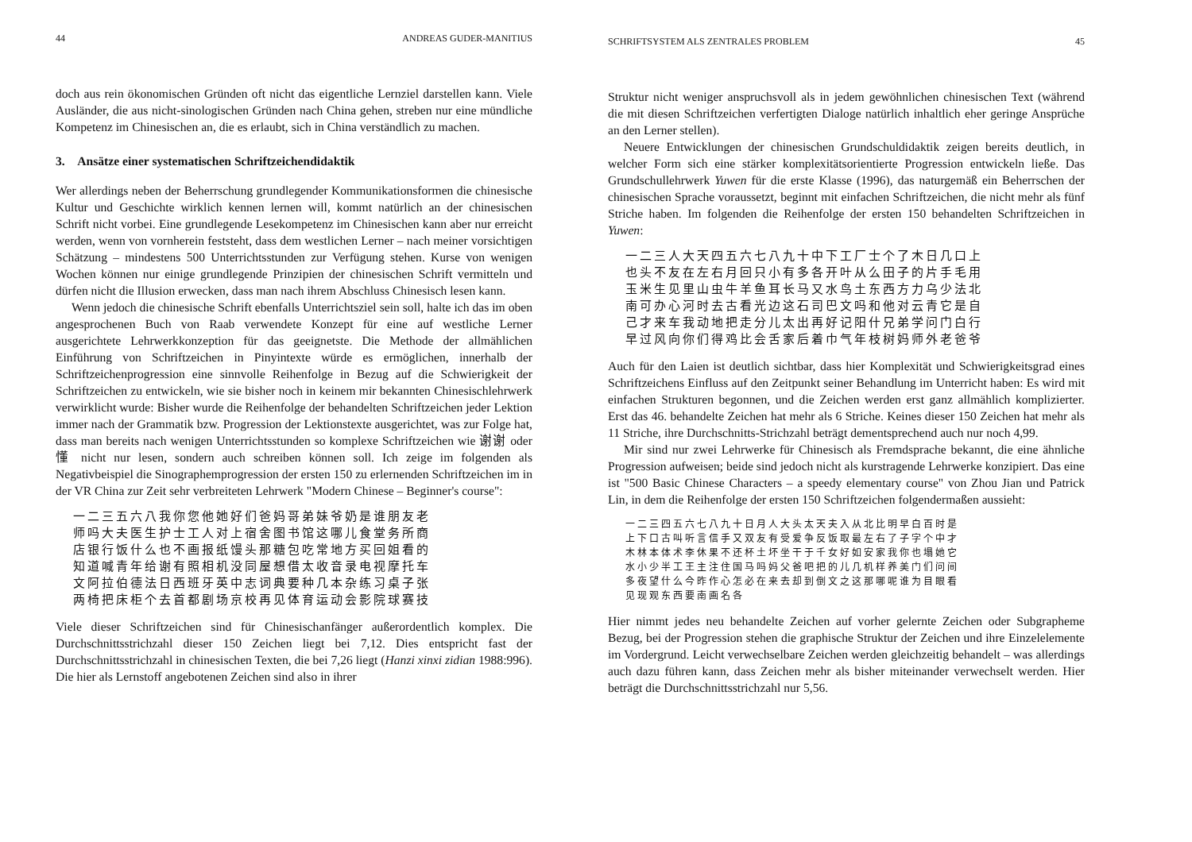44 ANDREAS GUDER-MANITIUS
doch aus rein ökonomischen Gründen oft nicht das eigentliche Lernziel darstellen kann. Viele Ausländer, die aus nicht-sinologischen Gründen nach China gehen, streben nur eine mündliche Kompetenz im Chinesischen an, die es erlaubt, sich in China verständlich zu machen.
3. Ansätze einer systematischen Schriftzeichendidaktik
Wer allerdings neben der Beherrschung grundlegender Kommunikationsformen die chinesische Kultur und Geschichte wirklich kennen lernen will, kommt natürlich an der chinesischen Schrift nicht vorbei. Eine grundlegende Lesekompetenz im Chinesischen kann aber nur erreicht werden, wenn von vornherein feststeht, dass dem westlichen Lerner – nach meiner vorsichtigen Schätzung – mindestens 500 Unterrichtsstunden zur Verfügung stehen. Kurse von wenigen Wochen können nur einige grundlegende Prinzipien der chinesischen Schrift vermitteln und dürfen nicht die Illusion erwecken, dass man nach ihrem Abschluss Chinesisch lesen kann.
Wenn jedoch die chinesische Schrift ebenfalls Unterrichtsziel sein soll, halte ich das im oben angesprochenen Buch von Raab verwendete Konzept für eine auf westliche Lerner ausgerichtete Lehrwerkkonzeption für das geeignetste. Die Methode der allmählichen Einführung von Schriftzeichen in Pinyintexte würde es ermöglichen, innerhalb der Schriftzeichenprogression eine sinnvolle Reihenfolge in Bezug auf die Schwierigkeit der Schriftzeichen zu entwickeln, wie sie bisher noch in keinem mir bekannten Chinesischlehrwerk verwirklicht wurde: Bisher wurde die Reihenfolge der behandelten Schriftzeichen jeder Lektion immer nach der Grammatik bzw. Progression der Lektionstexte ausgerichtet, was zur Folge hat, dass man bereits nach wenigen Unterrichtsstunden so komplexe Schriftzeichen wie 谢谢 oder 懂 nicht nur lesen, sondern auch schreiben können soll. Ich zeige im folgenden als Negativbeispiel die Sinographemprogression der ersten 150 zu erlernenden Schriftzeichen im in der VR China zur Zeit sehr verbreiteten Lehrwerk "Modern Chinese – Beginner's course":
一二三五六八我你您他她好们爸妈哥弟妹爷奶是谁朋友老
师吗大夫医生护士工人对上宿舍图书馆这哪儿食堂务所商
店银行饭什么也不画报纸馒头那糖包吃常地方买回姐看的
知道喊青年给谢有照相机没同屋想借太收音录电视摩托车
文阿拉伯德法日西班牙英中志词典要种几本杂练习桌子张
两椅把床柜个去首都剧场京校再见体育运动会影院球赛技
Viele dieser Schriftzeichen sind für Chinesischanfänger außerordentlich komplex. Die Durchschnittsstrichzahl dieser 150 Zeichen liegt bei 7,12. Dies entspricht fast der Durchschnittsstrichzahl in chinesischen Texten, die bei 7,26 liegt (Hanzi xinxi zidian 1988:996). Die hier als Lernstoff angebotenen Zeichen sind also in ihrer
SCHRIFTSYSTEM ALS ZENTRALES PROBLEM 45
Struktur nicht weniger anspruchsvoll als in jedem gewöhnlichen chinesischen Text (während die mit diesen Schriftzeichen verfertigten Dialoge natürlich inhaltlich eher geringe Ansprüche an den Lerner stellen).
Neuere Entwicklungen der chinesischen Grundschuldidaktik zeigen bereits deutlich, in welcher Form sich eine stärker komplexitätsorientierte Progression entwickeln ließe. Das Grundschullehrwerk Yuwen für die erste Klasse (1996), das naturgemäß ein Beherrschen der chinesischen Sprache voraussetzt, beginnt mit einfachen Schriftzeichen, die nicht mehr als fünf Striche haben. Im folgenden die Reihenfolge der ersten 150 behandelten Schriftzeichen in Yuwen:
一二三人大天四五六七八九十中下工厂士个了木日几口上
也头不友在左右月回只小有多各开叶从么田子的片手毛用
玉米生见里山虫牛羊鱼耳长马又水鸟土东西方力乌少法北
南可办心河时去古看光边这石司巴文吗和他对云青它是自
己才来车我动地把走分儿太出再好记阳什兄弟学问门白行
早过风向你们得鸡比会舌家后着巾气年枝树妈师外老爸爷
Auch für den Laien ist deutlich sichtbar, dass hier Komplexität und Schwierigkeitsgrad eines Schriftzeichens Einfluss auf den Zeitpunkt seiner Behandlung im Unterricht haben: Es wird mit einfachen Strukturen begonnen, und die Zeichen werden erst ganz allmählich komplizierter. Erst das 46. behandelte Zeichen hat mehr als 6 Striche. Keines dieser 150 Zeichen hat mehr als 11 Striche, ihre Durchschnitts-Strichzahl beträgt dementsprechend auch nur noch 4,99.
Mir sind nur zwei Lehrwerke für Chinesisch als Fremdsprache bekannt, die eine ähnliche Progression aufweisen; beide sind jedoch nicht als kurstragende Lehrwerke konzipiert. Das eine ist "500 Basic Chinese Characters – a speedy elementary course" von Zhou Jian und Patrick Lin, in dem die Reihenfolge der ersten 150 Schriftzeichen folgendermaßen aussieht:
一二三四五六七八九十日月人大头太天夫入从北比明早白百时是
上下口古叫听言信手又双友有受爱争反饭取最左右了子字个中才
木林本体术李休果不还杯土坏坐干于千女好如安家我你也塌她它
水小少半工王主注住国马吗妈父爸吧把的儿几机样养美门们问间
多夜望什么今昨作心怎必在来去却到倒文之这那哪呢谁为目眼看
见现观东西要南画名各
Hier nimmt jedes neu behandelte Zeichen auf vorher gelernte Zeichen oder Subgrapheme Bezug, bei der Progression stehen die graphische Struktur der Zeichen und ihre Einzelelemente im Vordergrund. Leicht verwechselbare Zeichen werden gleichzeitig behandelt – was allerdings auch dazu führen kann, dass Zeichen mehr als bisher miteinander verwechselt werden. Hier beträgt die Durchschnittsstrichzahl nur 5,56.